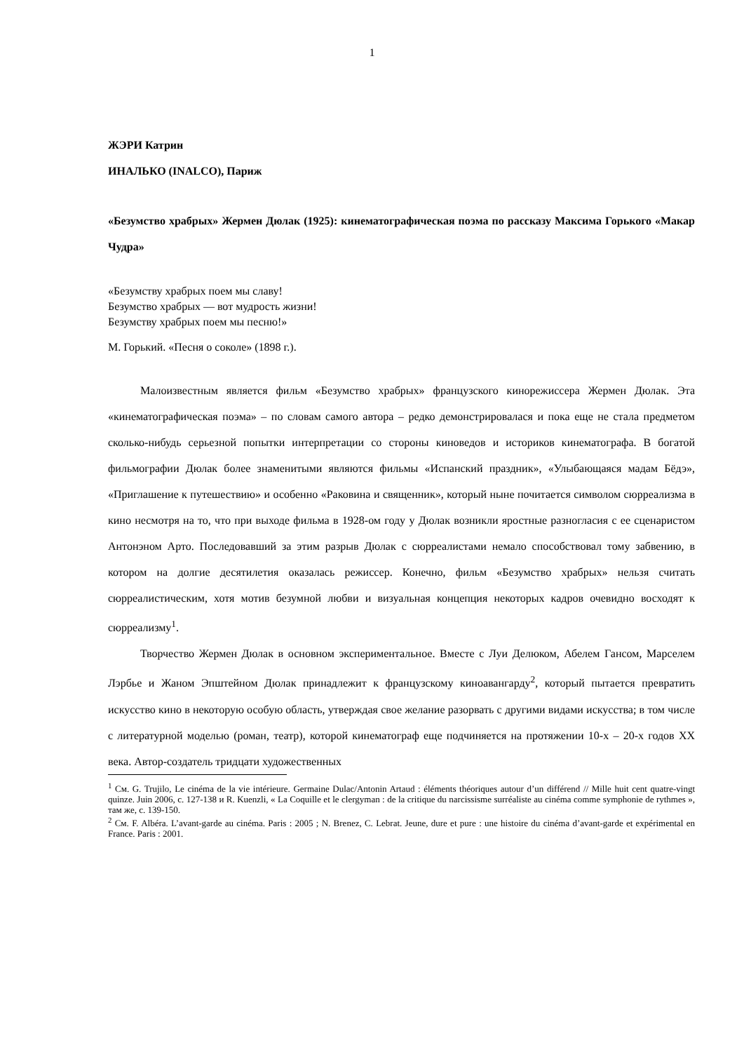1
ЖЭРИ Катрин
ИНАЛЬКО (INALCO), Париж
«Безумство храбрых» Жермен Дюлак (1925): кинематографическая поэма по рассказу Максима Горького «Макар Чудра»
«Безумству храбрых поем мы славу!
Безумство храбрых — вот мудрость жизни!
Безумству храбрых поем мы песню!»
М. Горький. «Песня о соколе» (1898 г.).
Малоизвестным является фильм «Безумство храбрых» французского кинорежиссера Жермен Дюлак. Эта «кинематографическая поэма» – по словам самого автора – редко демонстрировалася и пока еще не стала предметом сколько-нибудь серьезной попытки интерпретации со стороны киноведов и историков кинематографа. В богатой фильмографии Дюлак более знаменитыми являются фильмы «Испанский праздник», «Улыбающаяся мадам Бёдэ», «Приглашение к путешествию» и особенно «Раковина и священник», который ныне почитается символом сюрреализма в кино несмотря на то, что при выходе фильма в 1928-ом году у Дюлак возникли яростные разногласия с ее сценаристом Антонэном Арто. Последовавший за этим разрыв Дюлак с сюрреалистами немало способствовал тому забвению, в котором на долгие десятилетия оказалась режиссер. Конечно, фильм «Безумство храбрых» нельзя считать сюрреалистическим, хотя мотив безумной любви и визуальная концепция некоторых кадров очевидно восходят к сюрреализму<sup>1</sup>.
Творчество Жермен Дюлак в основном экспериментальное. Вместе с Луи Делюком, Абелем Гансом, Марселем Лэрбье и Жаном Эпштейном Дюлак принадлежит к французскому киноавангарду<sup>2</sup>, который пытается превратить искусство кино в некоторую особую область, утверждая свое желание разорвать с другими видами искусства; в том числе с литературной моделью (роман, театр), которой кинематограф еще подчиняется на протяжении 10-х – 20-х годов XX века. Автор-создатель тридцати художественных
<sup>1</sup> См. G. Trujilo, Le cinéma de la vie intérieure. Germaine Dulac/Antonin Artaud : éléments théoriques autour d’un différend // Mille huit cent quatre-vingt quinze. Juin 2006, с. 127-138 и R. Kuenzli, « La Coquille et le clergyman : de la critique du narcissisme surréaliste au cinéma comme symphonie de rythmes », там же, с. 139-150.
<sup>2</sup> См. F. Albéra. L’avant-garde au cinéma. Paris : 2005 ; N. Brenez, C. Lebrat. Jeune, dure et pure : une histoire du cinéma d’avant-garde et expérimental en France. Paris : 2001.